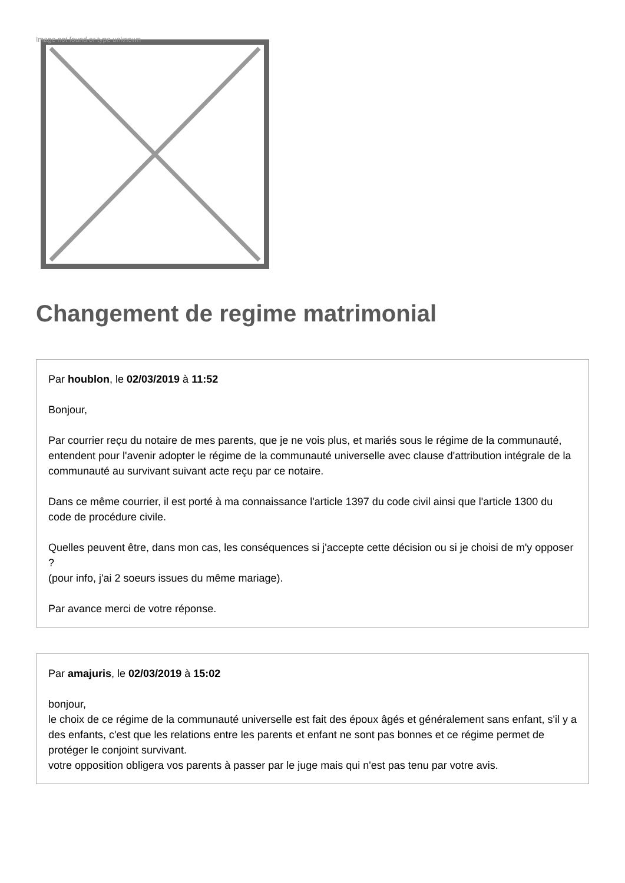Image not found or type unknown
Changement de regime matrimonial
Par houblon, le 02/03/2019 à 11:52
Bonjour,
Par courrier reçu du notaire de mes parents, que je ne vois plus, et mariés sous le régime de la communauté, entendent pour l'avenir adopter le régime de la communauté universelle avec clause d'attribution intégrale de la communauté au survivant suivant acte reçu par ce notaire.
Dans ce même courrier, il est porté à ma connaissance l'article 1397 du code civil ainsi que l'article 1300 du code de procédure civile.
Quelles peuvent être, dans mon cas, les conséquences si j'accepte cette décision ou si je choisi de m'y opposer ?
(pour info, j'ai 2 soeurs issues du même mariage).
Par avance merci de votre réponse.
Par amajuris, le 02/03/2019 à 15:02
bonjour,
le choix de ce régime de la communauté universelle est fait des époux âgés et généralement sans enfant, s'il y a des enfants, c'est que les relations entre les parents et enfant ne sont pas bonnes et ce régime permet de protéger le conjoint survivant.
votre opposition obligera vos parents à passer par le juge mais qui n'est pas tenu par votre avis.